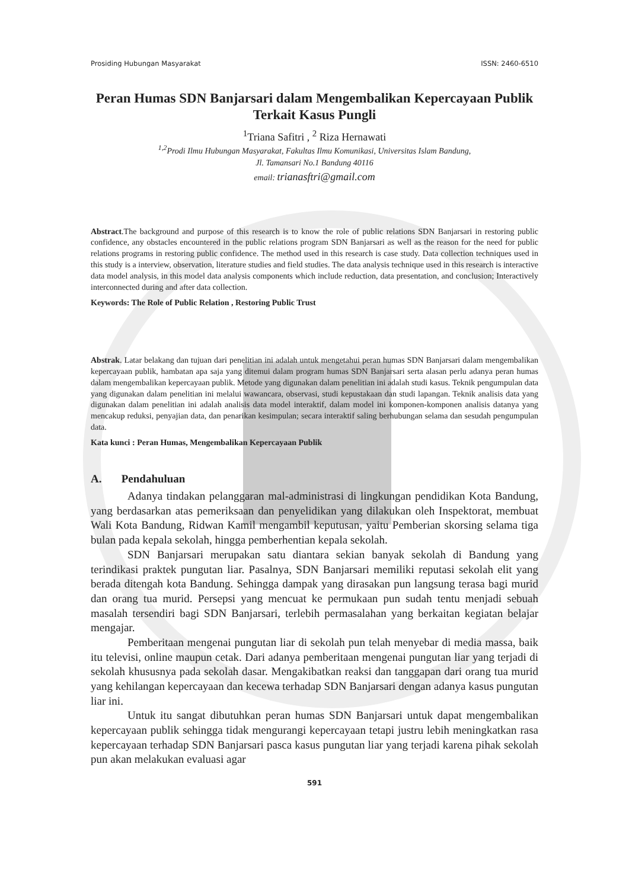Prosiding Hubungan Masyarakat ISSN: 2460-6510
Peran Humas SDN Banjarsari dalam Mengembalikan Kepercayaan Publik Terkait Kasus Pungli
<sup>1</sup> Triana Safitri , <sup>2</sup> Riza Hernawati
<sup>1,2</sup>Prodi Ilmu Hubungan Masyarakat, Fakultas Ilmu Komunikasi, Universitas Islam Bandung,
Jl. Tamansari No.1 Bandung 40116
email: trianasftri@gmail.com
Abstract.The background and purpose of this research is to know the role of public relations SDN Banjarsari in restoring public confidence, any obstacles encountered in the public relations program SDN Banjarsari as well as the reason for the need for public relations programs in restoring public confidence. The method used in this research is case study. Data collection techniques used in this study is a interview, observation, literature studies and field studies. The data analysis technique used in this research is interactive data model analysis, in this model data analysis components which include reduction, data presentation, and conclusion; Interactively interconnected during and after data collection.
Keywords: The Role of Public Relation , Restoring Public Trust
Abstrak. Latar belakang dan tujuan dari penelitian ini adalah untuk mengetahui peran humas SDN Banjarsari dalam mengembalikan kepercayaan publik, hambatan apa saja yang ditemui dalam program humas SDN Banjarsari serta alasan perlu adanya peran humas dalam mengembalikan kepercayaan publik. Metode yang digunakan dalam penelitian ini adalah studi kasus. Teknik pengumpulan data yang digunakan dalam penelitian ini melalui wawancara, observasi, studi kepustakaan dan studi lapangan. Teknik analisis data yang digunakan dalam penelitian ini adalah analisis data model interaktif, dalam model ini komponen-komponen analisis datanya yang mencakup reduksi, penyajian data, dan penarikan kesimpulan; secara interaktif saling berhubungan selama dan sesudah pengumpulan data.
Kata kunci : Peran Humas, Mengembalikan Kepercayaan Publik
A. Pendahuluan
Adanya tindakan pelanggaran mal-administrasi di lingkungan pendidikan Kota Bandung, yang berdasarkan atas pemeriksaan dan penyelidikan yang dilakukan oleh Inspektorat, membuat Wali Kota Bandung, Ridwan Kamil mengambil keputusan, yaitu Pemberian skorsing selama tiga bulan pada kepala sekolah, hingga pemberhentian kepala sekolah.
SDN Banjarsari merupakan satu diantara sekian banyak sekolah di Bandung yang terindikasi praktek pungutan liar. Pasalnya, SDN Banjarsari memiliki reputasi sekolah elit yang berada ditengah kota Bandung. Sehingga dampak yang dirasakan pun langsung terasa bagi murid dan orang tua murid. Persepsi yang mencuat ke permukaan pun sudah tentu menjadi sebuah masalah tersendiri bagi SDN Banjarsari, terlebih permasalahan yang berkaitan kegiatan belajar mengajar.
Pemberitaan mengenai pungutan liar di sekolah pun telah menyebar di media massa, baik itu televisi, online maupun cetak. Dari adanya pemberitaan mengenai pungutan liar yang terjadi di sekolah khususnya pada sekolah dasar. Mengakibatkan reaksi dan tanggapan dari orang tua murid yang kehilangan kepercayaan dan kecewa terhadap SDN Banjarsari dengan adanya kasus pungutan liar ini.
Untuk itu sangat dibutuhkan peran humas SDN Banjarsari untuk dapat mengembalikan kepercayaan publik sehingga tidak mengurangi kepercayaan tetapi justru lebih meningkatkan rasa kepercayaan terhadap SDN Banjarsari pasca kasus pungutan liar yang terjadi karena pihak sekolah pun akan melakukan evaluasi agar
591